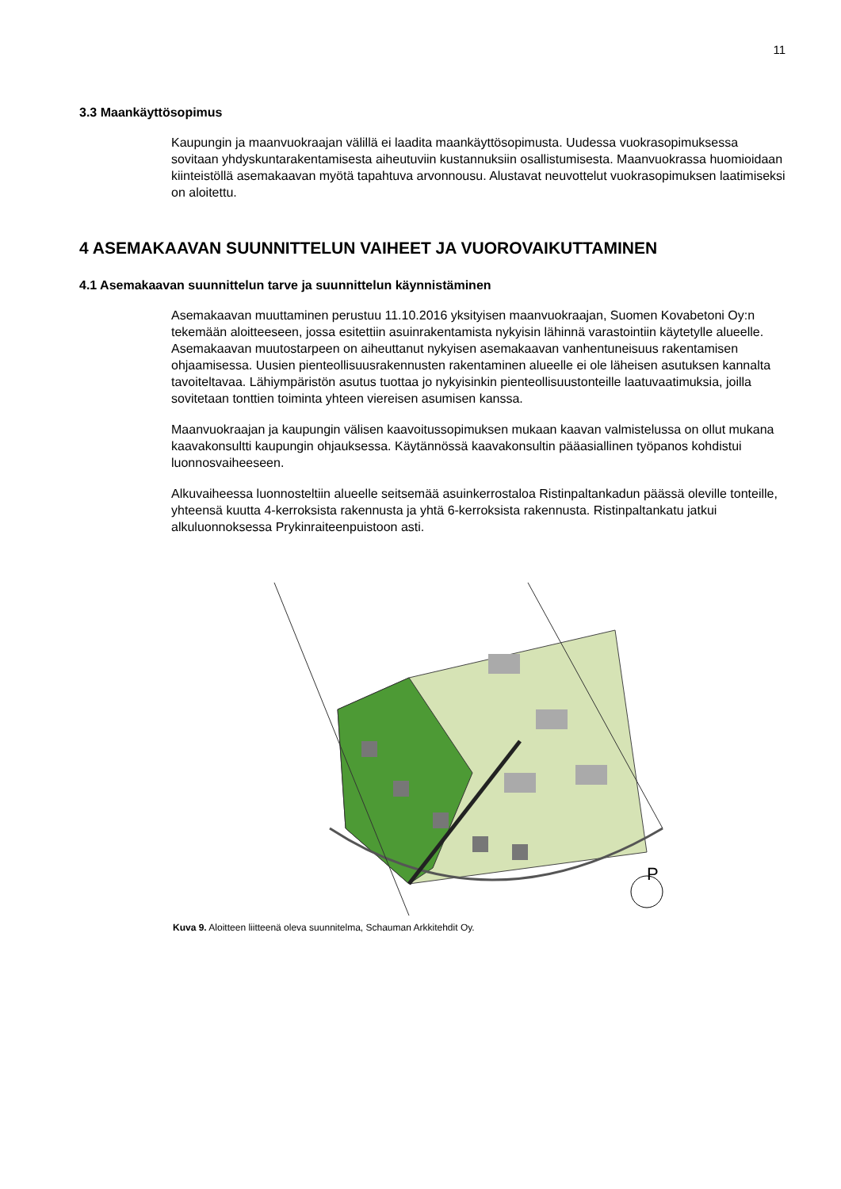11
3.3 Maankäyttösopimus
Kaupungin ja maanvuokraajan välillä ei laadita maankäyttösopimusta. Uudessa vuokrasopimuksessa sovitaan yhdyskuntarakentamisesta aiheutuviin kustannuksiin osallistumisesta. Maanvuokrassa huomioidaan kiinteistöllä asemakaavan myötä tapahtuva arvonnousu. Alustavat neuvottelut vuokrasopimuksen laatimiseksi on aloitettu.
4 ASEMAKAAVAN SUUNNITTELUN VAIHEET JA VUOROVAIKUTTAMINEN
4.1 Asemakaavan suunnittelun tarve ja suunnittelun käynnistäminen
Asemakaavan muuttaminen perustuu 11.10.2016 yksityisen maanvuokraajan, Suomen Kovabetoni Oy:n tekemään aloitteeseen, jossa esitettiin asuinrakentamista nykyisin lähinnä varastointiin käytetylle alueelle. Asemakaavan muutostarpeen on aiheuttanut nykyisen asemakaavan vanhentuneisuus rakentamisen ohjaamisessa. Uusien pienteollisuusrakennusten rakentaminen alueelle ei ole läheisen asutuksen kannalta tavoiteltavaa. Lähiympäristön asutus tuottaa jo nykyisinkin pienteollisuustonteille laatuvaatimuksia, joilla sovitetaan tonttien toiminta yhteen viereisen asumisen kanssa.
Maanvuokraajan ja kaupungin välisen kaavoitussopimuksen mukaan kaavan valmistelussa on ollut mukana kaavakonsultti kaupungin ohjauksessa. Käytännössä kaavakonsultin pääasiallinen työpanos kohdistui luonnosvaiheeseen.
Alkuvaiheessa luonnosteltiin alueelle seitsemää asuinkerrostaloa Ristinpaltankadun päässä oleville tonteille, yhteensä kuutta 4-kerroksista rakennusta ja yhtä 6-kerroksista rakennusta. Ristinpaltankatu jatkui alkuluonnoksessa Prykinraiteenpuistoon asti.
P
Kuva 9. Aloitteen liitteenä oleva suunnitelma, Schauman Arkkitehdit Oy.